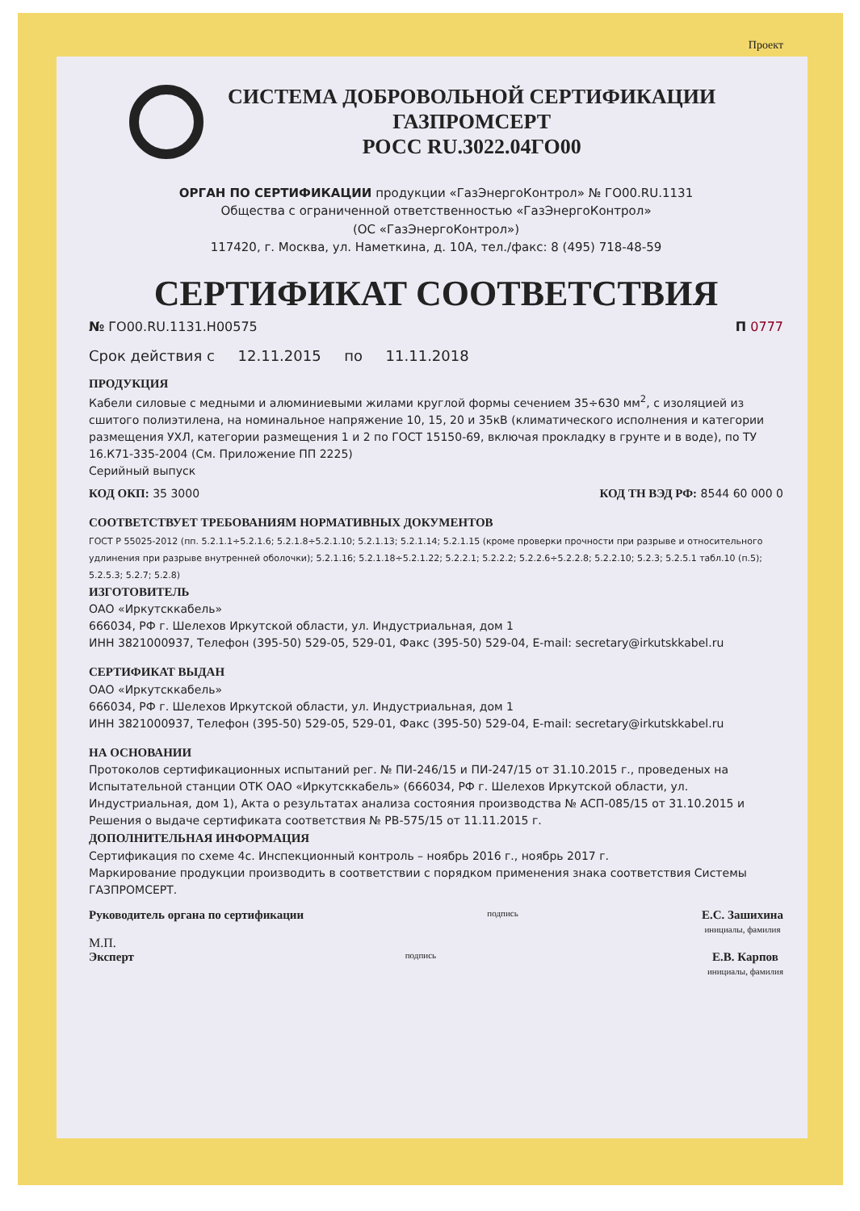Проект
СИСТЕМА ДОБРОВОЛЬНОЙ СЕРТИФИКАЦИИ
ГАЗПРОМСЕРТ
РОСС RU.3022.04ГО00
ОРГАН ПО СЕРТИФИКАЦИИ продукции «ГазЭнергоКонтрол» № ГО00.RU.1131
Общества с ограниченной ответственностью «ГазЭнергоКонтрол»
(ОС «ГазЭнергоКонтрол»)
117420, г. Москва, ул. Наметкина, д. 10А, тел./факс: 8 (495) 718-48-59
СЕРТИФИКАТ СООТВЕТСТВИЯ
№ ГО00.RU.1131.Н00575 П 0777
Срок действия с 12.11.2015 по 11.11.2018
ПРОДУКЦИЯ
Кабели силовые с медными и алюминиевыми жилами круглой формы сечением 35÷630 мм<sup>2</sup>, с изоляцией из сшитого полиэтилена, на номинальное напряжение 10, 15, 20 и 35кВ (климатического исполнения и категории размещения УХЛ, категории размещения 1 и 2 по ГОСТ 15150-69, включая прокладку в грунте и в воде), по ТУ 16.К71-335-2004 (См. Приложение ПП 2225)
Серийный выпуск
КОД ОКП: 35 3000 КОД ТН ВЭД РФ: 8544 60 000 0
СООТВЕТСТВУЕТ ТРЕБОВАНИЯМ НОРМАТИВНЫХ ДОКУМЕНТОВ
ГОСТ Р 55025-2012 (пп. 5.2.1.1÷5.2.1.6; 5.2.1.8÷5.2.1.10; 5.2.1.13; 5.2.1.14; 5.2.1.15 (кроме проверки прочности при разрыве и относительного удлинения при разрыве внутренней оболочки); 5.2.1.16; 5.2.1.18÷5.2.1.22; 5.2.2.1; 5.2.2.2; 5.2.2.6÷5.2.2.8; 5.2.2.10; 5.2.3; 5.2.5.1 табл.10 (п.5); 5.2.5.3; 5.2.7; 5.2.8)
ИЗГОТОВИТЕЛЬ
ОАО «Иркутсккабель»
666034, РФ г. Шелехов Иркутской области, ул. Индустриальная, дом 1
ИНН 3821000937, Телефон (395-50) 529-05, 529-01, Факс (395-50) 529-04, E-mail: secretary@irkutskkabel.ru
СЕРТИФИКАТ ВЫДАН
ОАО «Иркутсккабель»
666034, РФ г. Шелехов Иркутской области, ул. Индустриальная, дом 1
ИНН 3821000937, Телефон (395-50) 529-05, 529-01, Факс (395-50) 529-04, E-mail: secretary@irkutskkabel.ru
НА ОСНОВАНИИ
Протоколов сертификационных испытаний рег. № ПИ-246/15 и ПИ-247/15 от 31.10.2015 г., проведеных на Испытательной станции ОТК ОАО «Иркутсккабель» (666034, РФ г. Шелехов Иркутской области, ул. Индустриальная, дом 1), Акта о результатах анализа состояния производства № АСП-085/15 от 31.10.2015 и Решения о выдаче сертификата соответствия № РВ-575/15 от 11.11.2015 г.
ДОПОЛНИТЕЛЬНАЯ ИНФОРМАЦИЯ
Сертификация по схеме 4с. Инспекционный контроль – ноябрь 2016 г., ноябрь 2017 г.
Маркирование продукции производить в соответствии с порядком применения знака соответствия Системы ГАЗПРОМСЕРТ.
Руководитель органа по сертификации подпись Е.С. Зашихина
инициалы, фамилия
М.П.
Эксперт подпись Е.В. Карпов
инициалы, фамилия